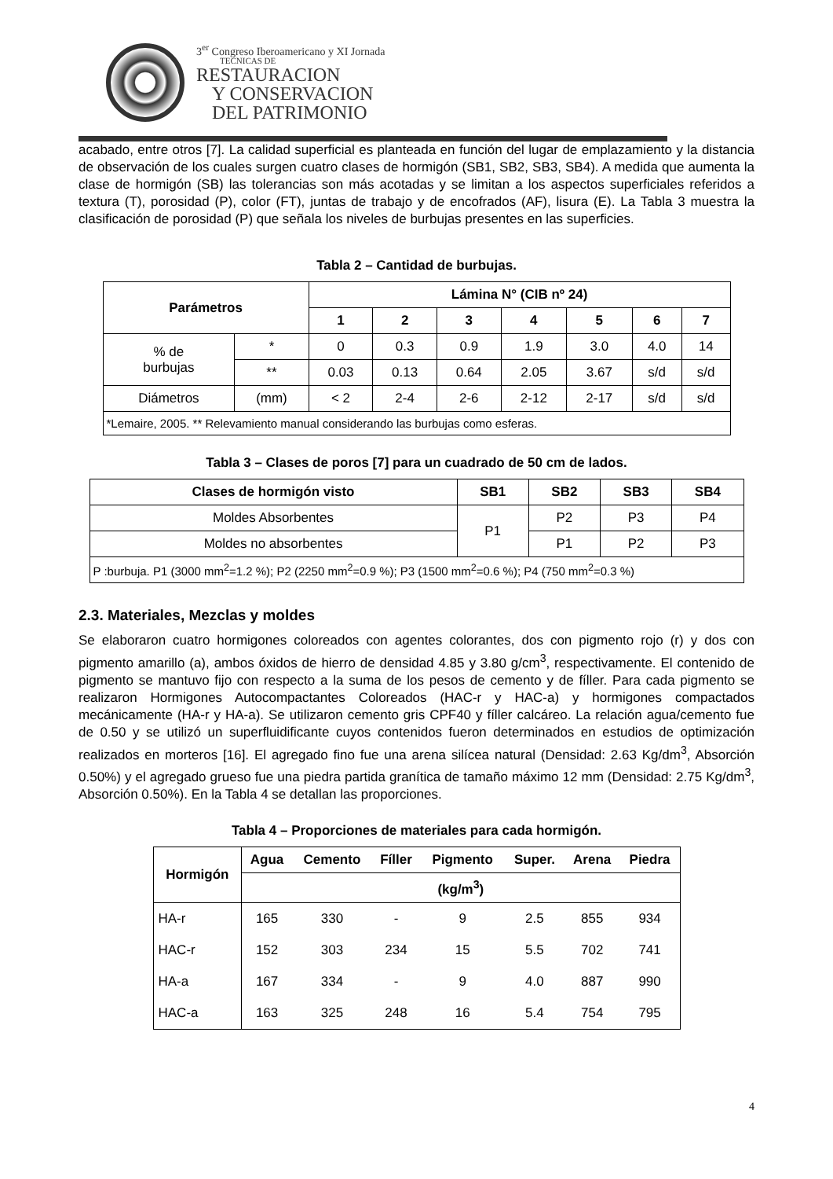3<sup>er</sup> Congreso Iberoamericano y XI Jornada
TECNICAS DE
RESTAURACION
Y CONSERVACION
DEL PATRIMONIO
acabado, entre otros [7]. La calidad superficial es planteada en función del lugar de emplazamiento y la distancia de observación de los cuales surgen cuatro clases de hormigón (SB1, SB2, SB3, SB4). A medida que aumenta la clase de hormigón (SB) las tolerancias son más acotadas y se limitan a los aspectos superficiales referidos a textura (T), porosidad (P), color (FT), juntas de trabajo y de encofrados (AF), lisura (E). La Tabla 3 muestra la clasificación de porosidad (P) que señala los niveles de burbujas presentes en las superficies.
Tabla 2 – Cantidad de burbujas.
| Parámetros | | Lámina N° (CIB nº 24) | | | | | | |
| --- | --- | --- | --- | --- | --- | --- | --- | --- |
| | | 1 | 2 | 3 | 4 | 5 | 6 | 7 |
| % de burbujas | * | 0 | 0.3 | 0.9 | 1.9 | 3.0 | 4.0 | 14 |
| | ** | 0.03 | 0.13 | 0.64 | 2.05 | 3.67 | s/d | s/d |
| Diámetros | (mm) | < 2 | 2-4 | 2-6 | 2-12 | 2-17 | s/d | s/d |
| *Lemaire, 2005. ** Relevamiento manual considerando las burbujas como esferas. | | | | | | | | |
Tabla 3 – Clases de poros [7] para un cuadrado de 50 cm de lados.
| Clases de hormigón visto | SB1 | SB2 | SB3 | SB4 |
| --- | --- | --- | --- | --- |
| Moldes Absorbentes | P1 | P2 | P3 | P4 |
| Moldes no absorbentes | | P1 | P2 | P3 |
| P :burbuja. P1 (3000 mm<sup>2</sup>=1.2 %); P2 (2250 mm<sup>2</sup>=0.9 %); P3 (1500 mm<sup>2</sup>=0.6 %); P4 (750 mm<sup>2</sup>=0.3 %) | | | | |
2.3. Materiales, Mezclas y moldes
Se elaboraron cuatro hormigones coloreados con agentes colorantes, dos con pigmento rojo (r) y dos con pigmento amarillo (a), ambos óxidos de hierro de densidad 4.85 y 3.80 g/cm<sup>3</sup>, respectivamente. El contenido de pigmento se mantuvo fijo con respecto a la suma de los pesos de cemento y de fíller. Para cada pigmento se realizaron Hormigones Autocompactantes Coloreados (HAC-r y HAC-a) y hormigones compactados mecánicamente (HA-r y HA-a). Se utilizaron cemento gris CPF40 y fíller calcáreo. La relación agua/cemento fue de 0.50 y se utilizó un superfluidificante cuyos contenidos fueron determinados en estudios de optimización realizados en morteros [16]. El agregado fino fue una arena silícea natural (Densidad: 2.63 Kg/dm<sup>3</sup>, Absorción 0.50%) y el agregado grueso fue una piedra partida granítica de tamaño máximo 12 mm (Densidad: 2.75 Kg/dm<sup>3</sup>, Absorción 0.50%). En la Tabla 4 se detallan las proporciones.
Tabla 4 – Proporciones de materiales para cada hormigón.
| Hormigón | Agua | Cemento | Fíller | Pigmento | Super. | Arena | Piedra |
| --- | --- | --- | --- | --- | --- | --- | --- |
| | (kg/m<sup>3</sup>) | | | | | | |
| HA-r | 165 | 330 | - | 9 | 2.5 | 855 | 934 |
| HAC-r | 152 | 303 | 234 | 15 | 5.5 | 702 | 741 |
| HA-a | 167 | 334 | - | 9 | 4.0 | 887 | 990 |
| HAC-a | 163 | 325 | 248 | 16 | 5.4 | 754 | 795 |
4